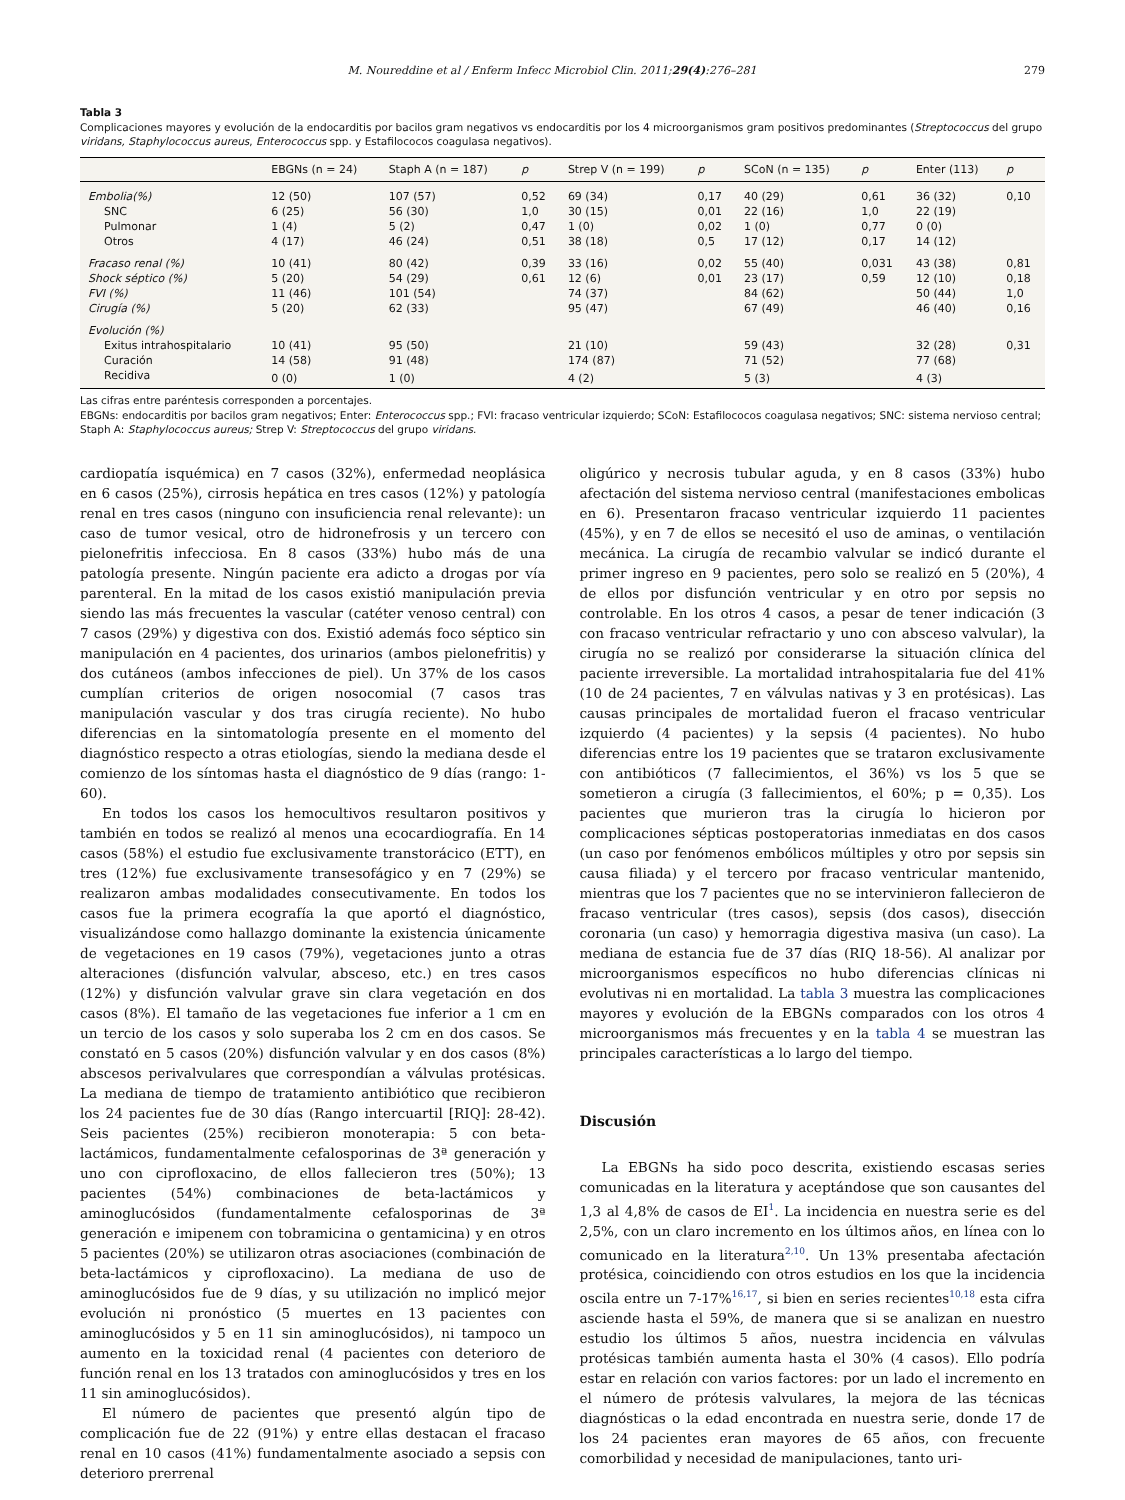M. Noureddine et al / Enferm Infecc Microbiol Clin. 2011;29(4):276–281 279
Tabla 3
Complicaciones mayores y evolución de la endocarditis por bacilos gram negativos vs endocarditis por los 4 microorganismos gram positivos predominantes (Streptococcus del grupo viridans, Staphylococcus aureus, Enterococcus spp. y Estafilococos coagulasa negativos).
| | EBGNs (n = 24) | Staph A (n = 187) | p | Strep V (n = 199) | p | SCoN (n = 135) | p | Enter (113) | p |
| --- | --- | --- | --- | --- | --- | --- | --- | --- | --- |
| Embolia(%) | 12 (50) | 107 (57) | 0,52 | 69 (34) | 0,17 | 40 (29) | 0,61 | 36 (32) | 0,10 |
| SNC | 6 (25) | 56 (30) | 1,0 | 30 (15) | 0,01 | 22 (16) | 1,0 | 22 (19) | |
| Pulmonar | 1 (4) | 5 (2) | 0,47 | 1 (0) | 0,02 | 1 (0) | 0,77 | 0 (0) | |
| Otros | 4 (17) | 46 (24) | 0,51 | 38 (18) | 0,5 | 17 (12) | 0,17 | 14 (12) | |
| Fracaso renal (%) | 10 (41) | 80 (42) | 0,39 | 33 (16) | 0,02 | 55 (40) | 0,031 | 43 (38) | 0,81 |
| Shock séptico (%) | 5 (20) | 54 (29) | 0,61 | 12 (6) | 0,01 | 23 (17) | 0,59 | 12 (10) | 0,18 |
| FVI (%) | 11 (46) | 101 (54) | | 74 (37) | | 84 (62) | | 50 (44) | 1,0 |
| Cirugía (%) | 5 (20) | 62 (33) | | 95 (47) | | 67 (49) | | 46 (40) | 0,16 |
| Evolución (%) | | | | | | | | | |
| Exitus intrahospitalario | 10 (41) | 95 (50) | | 21 (10) | | 59 (43) | | 32 (28) | 0,31 |
| Curación | 14 (58) | 91 (48) | | 174 (87) | | 71 (52) | | 77 (68) | |
| Recidiva | 0 (0) | 1 (0) | | 4 (2) | | 5 (3) | | 4 (3) | |
Las cifras entre paréntesis corresponden a porcentajes.
EBGNs: endocarditis por bacilos gram negativos; Enter: Enterococcus spp.; FVI: fracaso ventricular izquierdo; SCoN: Estafilococos coagulasa negativos; SNC: sistema nervioso central; Staph A: Staphylococcus aureus; Strep V: Streptococcus del grupo viridans.
cardiopatía isquémica) en 7 casos (32%), enfermedad neoplásica en 6 casos (25%), cirrosis hepática en tres casos (12%) y patología renal en tres casos (ninguno con insuficiencia renal relevante): un caso de tumor vesical, otro de hidronefrosis y un tercero con pielonefritis infecciosa. En 8 casos (33%) hubo más de una patología presente. Ningún paciente era adicto a drogas por vía parenteral. En la mitad de los casos existió manipulación previa siendo las más frecuentes la vascular (catéter venoso central) con 7 casos (29%) y digestiva con dos. Existió además foco séptico sin manipulación en 4 pacientes, dos urinarios (ambos pielonefritis) y dos cutáneos (ambos infecciones de piel). Un 37% de los casos cumplían criterios de origen nosocomial (7 casos tras manipulación vascular y dos tras cirugía reciente). No hubo diferencias en la sintomatología presente en el momento del diagnóstico respecto a otras etiologías, siendo la mediana desde el comienzo de los síntomas hasta el diagnóstico de 9 días (rango: 1-60).
En todos los casos los hemocultivos resultaron positivos y también en todos se realizó al menos una ecocardiografía. En 14 casos (58%) el estudio fue exclusivamente transtorácico (ETT), en tres (12%) fue exclusivamente transesofágico y en 7 (29%) se realizaron ambas modalidades consecutivamente. En todos los casos fue la primera ecografía la que aportó el diagnóstico, visualizándose como hallazgo dominante la existencia únicamente de vegetaciones en 19 casos (79%), vegetaciones junto a otras alteraciones (disfunción valvular, absceso, etc.) en tres casos (12%) y disfunción valvular grave sin clara vegetación en dos casos (8%). El tamaño de las vegetaciones fue inferior a 1 cm en un tercio de los casos y solo superaba los 2 cm en dos casos. Se constató en 5 casos (20%) disfunción valvular y en dos casos (8%) abscesos perivalvulares que correspondían a válvulas protésicas. La mediana de tiempo de tratamiento antibiótico que recibieron los 24 pacientes fue de 30 días (Rango intercuartil [RIQ]: 28-42). Seis pacientes (25%) recibieron monoterapia: 5 con beta-lactámicos, fundamentalmente cefalosporinas de 3ª generación y uno con ciprofloxacino, de ellos fallecieron tres (50%); 13 pacientes (54%) combinaciones de beta-lactámicos y aminoglucósidos (fundamentalmente cefalosporinas de 3ª generación e imipenem con tobramicina o gentamicina) y en otros 5 pacientes (20%) se utilizaron otras asociaciones (combinación de beta-lactámicos y ciprofloxacino). La mediana de uso de aminoglucósidos fue de 9 días, y su utilización no implicó mejor evolución ni pronóstico (5 muertes en 13 pacientes con aminoglucósidos y 5 en 11 sin aminoglucósidos), ni tampoco un aumento en la toxicidad renal (4 pacientes con deterioro de función renal en los 13 tratados con aminoglucósidos y tres en los 11 sin aminoglucósidos).
El número de pacientes que presentó algún tipo de complicación fue de 22 (91%) y entre ellas destacan el fracaso renal en 10 casos (41%) fundamentalmente asociado a sepsis con deterioro prerrenal
oligúrico y necrosis tubular aguda, y en 8 casos (33%) hubo afectación del sistema nervioso central (manifestaciones embolicas en 6). Presentaron fracaso ventricular izquierdo 11 pacientes (45%), y en 7 de ellos se necesitó el uso de aminas, o ventilación mecánica. La cirugía de recambio valvular se indicó durante el primer ingreso en 9 pacientes, pero solo se realizó en 5 (20%), 4 de ellos por disfunción ventricular y en otro por sepsis no controlable. En los otros 4 casos, a pesar de tener indicación (3 con fracaso ventricular refractario y uno con absceso valvular), la cirugía no se realizó por considerarse la situación clínica del paciente irreversible. La mortalidad intrahospitalaria fue del 41% (10 de 24 pacientes, 7 en válvulas nativas y 3 en protésicas). Las causas principales de mortalidad fueron el fracaso ventricular izquierdo (4 pacientes) y la sepsis (4 pacientes). No hubo diferencias entre los 19 pacientes que se trataron exclusivamente con antibióticos (7 fallecimientos, el 36%) vs los 5 que se sometieron a cirugía (3 fallecimientos, el 60%; p = 0,35). Los pacientes que murieron tras la cirugía lo hicieron por complicaciones sépticas postoperatorias inmediatas en dos casos (un caso por fenómenos embólicos múltiples y otro por sepsis sin causa filiada) y el tercero por fracaso ventricular mantenido, mientras que los 7 pacientes que no se intervinieron fallecieron de fracaso ventricular (tres casos), sepsis (dos casos), disección coronaria (un caso) y hemorragia digestiva masiva (un caso). La mediana de estancia fue de 37 días (RIQ 18-56). Al analizar por microorganismos específicos no hubo diferencias clínicas ni evolutivas ni en mortalidad. La tabla 3 muestra las complicaciones mayores y evolución de la EBGNs comparados con los otros 4 microorganismos más frecuentes y en la tabla 4 se muestran las principales características a lo largo del tiempo.
Discusión
La EBGNs ha sido poco descrita, existiendo escasas series comunicadas en la literatura y aceptándose que son causantes del 1,3 al 4,8% de casos de EI<sup>1</sup>. La incidencia en nuestra serie es del 2,5%, con un claro incremento en los últimos años, en línea con lo comunicado en la literatura<sup>2,10</sup>. Un 13% presentaba afectación protésica, coincidiendo con otros estudios en los que la incidencia oscila entre un 7-17%<sup>16,17</sup>, si bien en series recientes<sup>10,18</sup> esta cifra asciende hasta el 59%, de manera que si se analizan en nuestro estudio los últimos 5 años, nuestra incidencia en válvulas protésicas también aumenta hasta el 30% (4 casos). Ello podría estar en relación con varios factores: por un lado el incremento en el número de prótesis valvulares, la mejora de las técnicas diagnósticas o la edad encontrada en nuestra serie, donde 17 de los 24 pacientes eran mayores de 65 años, con frecuente comorbilidad y necesidad de manipulaciones, tanto uri-